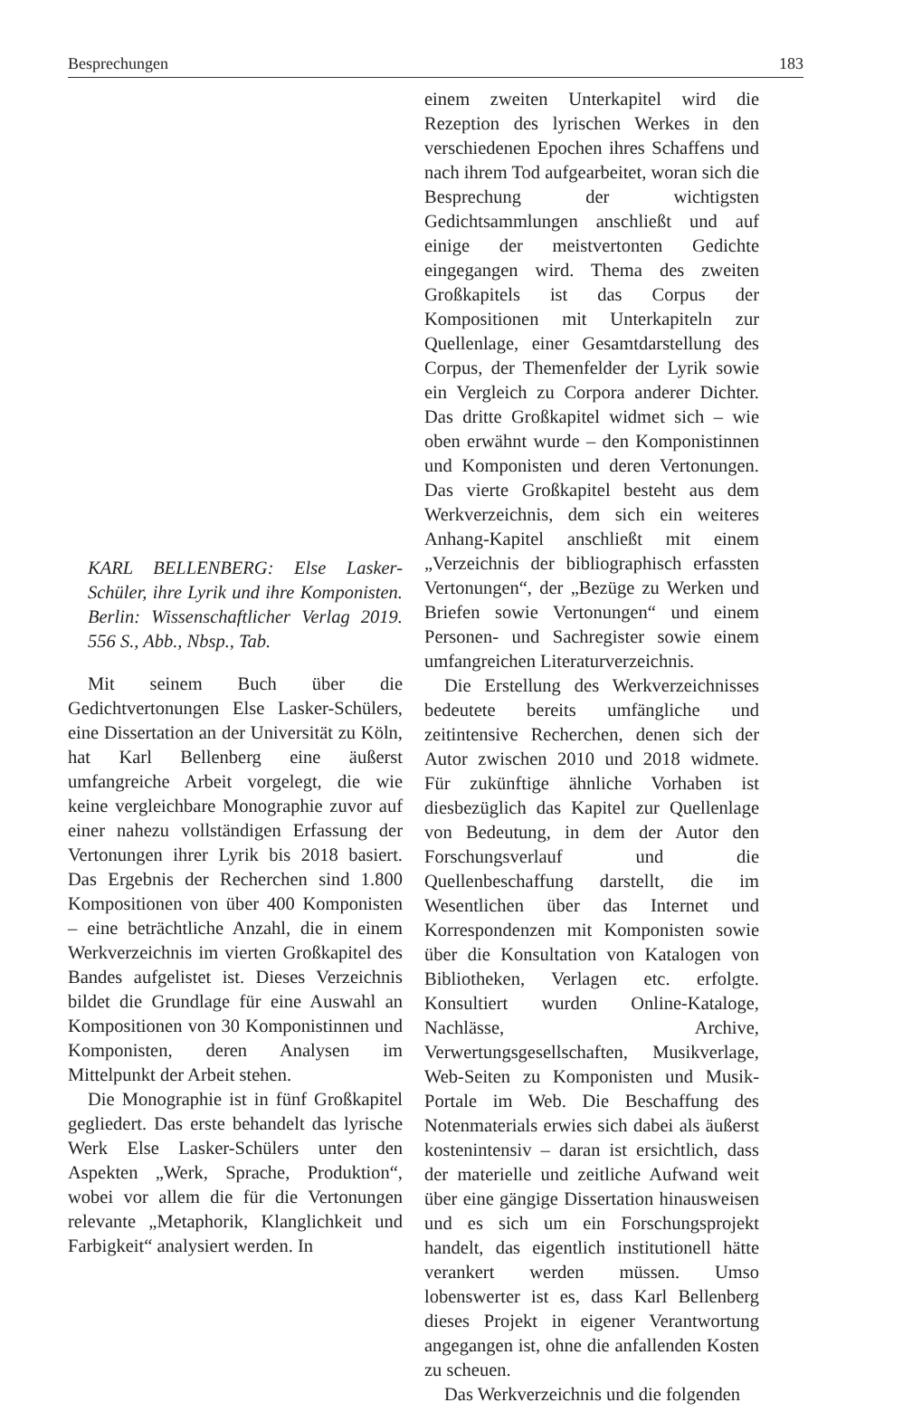Besprechungen 183
KARL BELLENBERG: Else Lasker-Schüler, ihre Lyrik und ihre Komponisten. Berlin: Wissenschaftlicher Verlag 2019. 556 S., Abb., Nbsp., Tab.
Mit seinem Buch über die Gedichtvertonungen Else Lasker-Schülers, eine Dissertation an der Universität zu Köln, hat Karl Bellenberg eine äußerst umfangreiche Arbeit vorgelegt, die wie keine vergleichbare Monographie zuvor auf einer nahezu vollständigen Erfassung der Vertonungen ihrer Lyrik bis 2018 basiert. Das Ergebnis der Recherchen sind 1.800 Kompositionen von über 400 Komponisten – eine beträchtliche Anzahl, die in einem Werkverzeichnis im vierten Großkapitel des Bandes aufgelistet ist. Dieses Verzeichnis bildet die Grundlage für eine Auswahl an Kompositionen von 30 Komponistinnen und Komponisten, deren Analysen im Mittelpunkt der Arbeit stehen.
Die Monographie ist in fünf Großkapitel gegliedert. Das erste behandelt das lyrische Werk Else Lasker-Schülers unter den Aspekten „Werk, Sprache, Produktion“, wobei vor allem die für die Vertonungen relevante „Metaphorik, Klanglichkeit und Farbigkeit“ analysiert werden. In
einem zweiten Unterkapitel wird die Rezeption des lyrischen Werkes in den verschiedenen Epochen ihres Schaffens und nach ihrem Tod aufgearbeitet, woran sich die Besprechung der wichtigsten Gedichtsammlungen anschließt und auf einige der meistvertonten Gedichte eingegangen wird. Thema des zweiten Großkapitels ist das Corpus der Kompositionen mit Unterkapiteln zur Quellenlage, einer Gesamtdarstellung des Corpus, der Themenfelder der Lyrik sowie ein Vergleich zu Corpora anderer Dichter. Das dritte Großkapitel widmet sich – wie oben erwähnt wurde – den Komponistinnen und Komponisten und deren Vertonungen. Das vierte Großkapitel besteht aus dem Werkverzeichnis, dem sich ein weiteres Anhang-Kapitel anschließt mit einem „Verzeichnis der bibliographisch erfassten Vertonungen“, der „Bezüge zu Werken und Briefen sowie Vertonungen“ und einem Personen- und Sachregister sowie einem umfangreichen Literaturverzeichnis.
Die Erstellung des Werkverzeichnisses bedeutete bereits umfängliche und zeitintensive Recherchen, denen sich der Autor zwischen 2010 und 2018 widmete. Für zukünftige ähnliche Vorhaben ist diesbezüglich das Kapitel zur Quellenlage von Bedeutung, in dem der Autor den Forschungsverlauf und die Quellenbeschaffung darstellt, die im Wesentlichen über das Internet und Korrespondenzen mit Komponisten sowie über die Konsultation von Katalogen von Bibliotheken, Verlagen etc. erfolgte. Konsultiert wurden Online-Kataloge, Nachlässe, Archive, Verwertungsgesellschaften, Musikverlage, Web-Seiten zu Komponisten und Musik-Portale im Web. Die Beschaffung des Notenmaterials erwies sich dabei als äußerst kostenintensiv – daran ist ersichtlich, dass der materielle und zeitliche Aufwand weit über eine gängige Dissertation hinausweisen und es sich um ein Forschungsprojekt handelt, das eigentlich institutionell hätte verankert werden müssen. Umso lobenswerter ist es, dass Karl Bellenberg dieses Projekt in eigener Verantwortung angegangen ist, ohne die anfallenden Kosten zu scheuen.
Das Werkverzeichnis und die folgenden